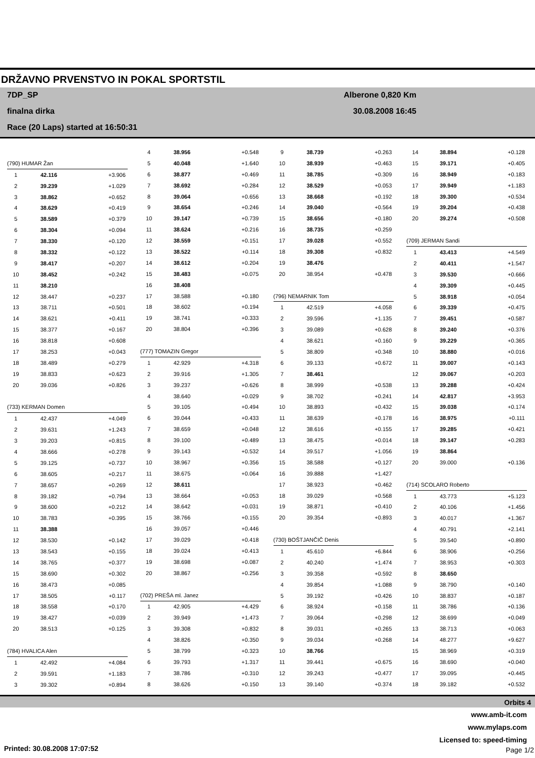DRŽAVNO PRVENSTVO IN POKAL SPORTSTIL
7DP_SP Alberone 0,820 Km
finalna dirka 30.08.2008 16:45
Race (20 Laps) started at 16:50:31
| (790) HUMAR Žan | | |
| 1 | 42.116 | +3.906 |
| 2 | 39.239 | +1.029 |
| 3 | 38.862 | +0.652 |
| 4 | 38.629 | +0.419 |
| 5 | 38.589 | +0.379 |
| 6 | 38.304 | +0.094 |
| 7 | 38.330 | +0.120 |
| 8 | 38.332 | +0.122 |
| 9 | 38.417 | +0.207 |
| 10 | 38.452 | +0.242 |
| 11 | 38.210 | |
| 12 | 38.447 | +0.237 |
| 13 | 38.711 | +0.501 |
| 14 | 38.621 | +0.411 |
| 15 | 38.377 | +0.167 |
| 16 | 38.818 | +0.608 |
| 17 | 38.253 | +0.043 |
| 18 | 38.489 | +0.279 |
| 19 | 38.833 | +0.623 |
| 20 | 39.036 | +0.826 |
| (733) KERMAN Domen | | |
| 1 | 42.437 | +4.049 |
| 2 | 39.631 | +1.243 |
| 3 | 39.203 | +0.815 |
| 4 | 38.666 | +0.278 |
| 5 | 39.125 | +0.737 |
| 6 | 38.605 | +0.217 |
| 7 | 38.657 | +0.269 |
| 8 | 39.182 | +0.794 |
| 9 | 38.600 | +0.212 |
| 10 | 38.783 | +0.395 |
| 11 | 38.388 | |
| 12 | 38.530 | +0.142 |
| 13 | 38.543 | +0.155 |
| 14 | 38.765 | +0.377 |
| 15 | 38.690 | +0.302 |
| 16 | 38.473 | +0.085 |
| 17 | 38.505 | +0.117 |
| 18 | 38.558 | +0.170 |
| 19 | 38.427 | +0.039 |
| 20 | 38.513 | +0.125 |
| (784) HVALICA Alen | | |
| 1 | 42.492 | +4.084 |
| 2 | 39.591 | +1.183 |
| 3 | 39.302 | +0.894 |
| 4 | 38.956 | +0.548 |
| 5 | 40.048 | +1.640 |
| 6 | 38.877 | +0.469 |
| 7 | 38.692 | +0.284 |
| 8 | 39.064 | +0.656 |
| 9 | 38.654 | +0.246 |
| 10 | 39.147 | +0.739 |
| 11 | 38.624 | +0.216 |
| 12 | 38.559 | +0.151 |
| 13 | 38.522 | +0.114 |
| 14 | 38.612 | +0.204 |
| 15 | 38.483 | +0.075 |
| 16 | 38.408 | |
| 17 | 38.588 | +0.180 |
| 18 | 38.602 | +0.194 |
| 19 | 38.741 | +0.333 |
| 20 | 38.804 | +0.396 |
| (777) TOMAZIN Gregor | | |
| 1 | 42.929 | +4.318 |
| 2 | 39.916 | +1.305 |
| 3 | 39.237 | +0.626 |
| 4 | 38.640 | +0.029 |
| 5 | 39.105 | +0.494 |
| 6 | 39.044 | +0.433 |
| 7 | 38.659 | +0.048 |
| 8 | 39.100 | +0.489 |
| 9 | 39.143 | +0.532 |
| 10 | 38.967 | +0.356 |
| 11 | 38.675 | +0.064 |
| 12 | 38.611 | |
| 13 | 38.664 | +0.053 |
| 14 | 38.642 | +0.031 |
| 15 | 38.766 | +0.155 |
| 16 | 39.057 | +0.446 |
| 17 | 39.029 | +0.418 |
| 18 | 39.024 | +0.413 |
| 19 | 38.698 | +0.087 |
| 20 | 38.867 | +0.256 |
| (702) PREŠA ml. Janez | | |
| 1 | 42.905 | +4.429 |
| 2 | 39.949 | +1.473 |
| 3 | 39.308 | +0.832 |
| 4 | 38.826 | +0.350 |
| 5 | 38.799 | +0.323 |
| 6 | 39.793 | +1.317 |
| 7 | 38.786 | +0.310 |
| 8 | 38.626 | +0.150 |
| 9 | 38.739 | +0.263 |
| 10 | 38.939 | +0.463 |
| 11 | 38.785 | +0.309 |
| 12 | 38.529 | +0.053 |
| 13 | 38.668 | +0.192 |
| 14 | 39.040 | +0.564 |
| 15 | 38.656 | +0.180 |
| 16 | 38.735 | +0.259 |
| 17 | 39.028 | +0.552 |
| 18 | 39.308 | +0.832 |
| 19 | 38.476 | |
| 20 | 38.954 | +0.478 |
| (796) NEMARNIK Tom | | |
| 1 | 42.519 | +4.058 |
| 2 | 39.596 | +1.135 |
| 3 | 39.089 | +0.628 |
| 4 | 38.621 | +0.160 |
| 5 | 38.809 | +0.348 |
| 6 | 39.133 | +0.672 |
| 7 | 38.461 | |
| 8 | 38.999 | +0.538 |
| 9 | 38.702 | +0.241 |
| 10 | 38.893 | +0.432 |
| 11 | 38.639 | +0.178 |
| 12 | 38.616 | +0.155 |
| 13 | 38.475 | +0.014 |
| 14 | 39.517 | +1.056 |
| 15 | 38.588 | +0.127 |
| 16 | 39.888 | +1.427 |
| 17 | 38.923 | +0.462 |
| 18 | 39.029 | +0.568 |
| 19 | 38.871 | +0.410 |
| 20 | 39.354 | +0.893 |
| (730) BOŠTJANČIČ Denis | | |
| 1 | 45.610 | +6.844 |
| 2 | 40.240 | +1.474 |
| 3 | 39.358 | +0.592 |
| 4 | 39.854 | +1.088 |
| 5 | 39.192 | +0.426 |
| 6 | 38.924 | +0.158 |
| 7 | 39.064 | +0.298 |
| 8 | 39.031 | +0.265 |
| 9 | 39.034 | +0.268 |
| 10 | 38.766 | |
| 11 | 39.441 | +0.675 |
| 12 | 39.243 | +0.477 |
| 13 | 39.140 | +0.374 |
| 14 | 38.894 | +0.128 |
| 15 | 39.171 | +0.405 |
| 16 | 38.949 | +0.183 |
| 17 | 39.949 | +1.183 |
| 18 | 39.300 | +0.534 |
| 19 | 39.204 | +0.438 |
| 20 | 39.274 | +0.508 |
| (709) JERMAN Sandi | | |
| 1 | 43.413 | +4.549 |
| 2 | 40.411 | +1.547 |
| 3 | 39.530 | +0.666 |
| 4 | 39.309 | +0.445 |
| 5 | 38.918 | +0.054 |
| 6 | 39.339 | +0.475 |
| 7 | 39.451 | +0.587 |
| 8 | 39.240 | +0.376 |
| 9 | 39.229 | +0.365 |
| 10 | 38.880 | +0.016 |
| 11 | 39.007 | +0.143 |
| 12 | 39.067 | +0.203 |
| 13 | 39.288 | +0.424 |
| 14 | 42.817 | +3.953 |
| 15 | 39.038 | +0.174 |
| 16 | 38.975 | +0.111 |
| 17 | 39.285 | +0.421 |
| 18 | 39.147 | +0.283 |
| 19 | 38.864 | |
| 20 | 39.000 | +0.136 |
| (714) SCOLARO Roberto | | |
| 1 | 43.773 | +5.123 |
| 2 | 40.106 | +1.456 |
| 3 | 40.017 | +1.367 |
| 4 | 40.791 | +2.141 |
| 5 | 39.540 | +0.890 |
| 6 | 38.906 | +0.256 |
| 7 | 38.953 | +0.303 |
| 8 | 38.650 | |
| 9 | 38.790 | +0.140 |
| 10 | 38.837 | +0.187 |
| 11 | 38.786 | +0.136 |
| 12 | 38.699 | +0.049 |
| 13 | 38.713 | +0.063 |
| 14 | 48.277 | +9.627 |
| 15 | 38.969 | +0.319 |
| 16 | 38.690 | +0.040 |
| 17 | 39.095 | +0.445 |
| 18 | 39.182 | +0.532 |
Orbits 4
www.amb-it.com
www.mylaps.com
Licensed to: speed-timing
Printed: 30.08.2008 17:07:52 Page 1/2